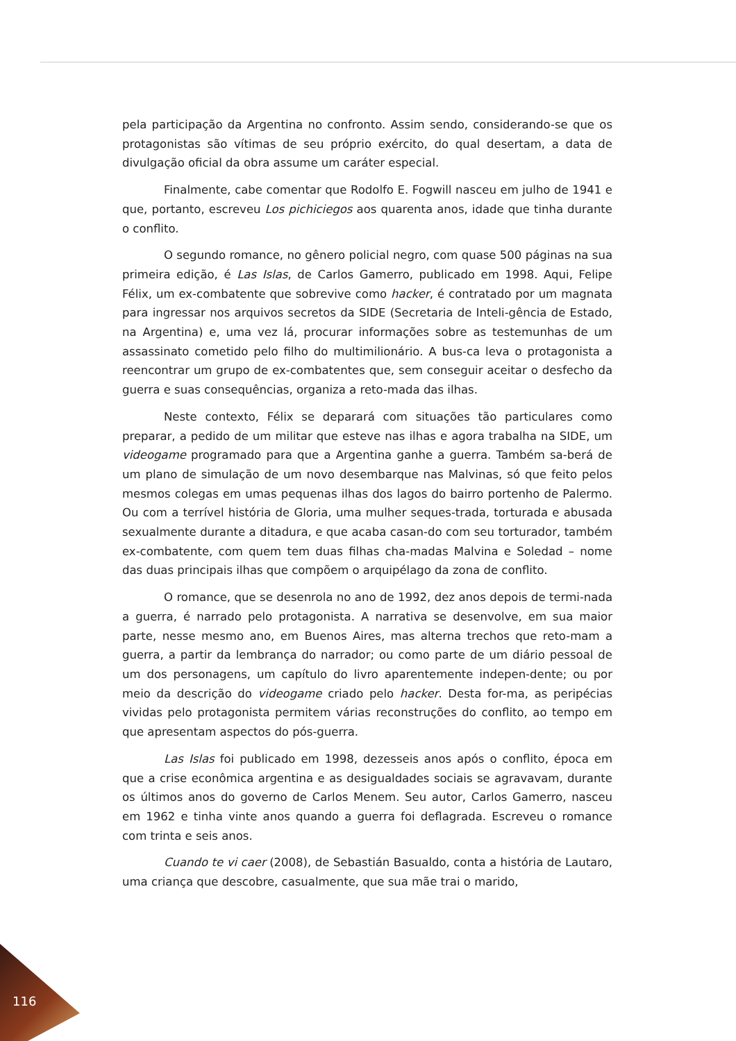pela participação da Argentina no confronto. Assim sendo, considerando-se que os protagonistas são vítimas de seu próprio exército, do qual desertam, a data de divulgação oficial da obra assume um caráter especial.
Finalmente, cabe comentar que Rodolfo E. Fogwill nasceu em julho de 1941 e que, portanto, escreveu Los pichiciegos aos quarenta anos, idade que tinha durante o conflito.
O segundo romance, no gênero policial negro, com quase 500 páginas na sua primeira edição, é Las Islas, de Carlos Gamerro, publicado em 1998. Aqui, Felipe Félix, um ex-combatente que sobrevive como hacker, é contratado por um magnata para ingressar nos arquivos secretos da SIDE (Secretaria de Inteli-gência de Estado, na Argentina) e, uma vez lá, procurar informações sobre as testemunhas de um assassinato cometido pelo filho do multimilionário. A bus-ca leva o protagonista a reencontrar um grupo de ex-combatentes que, sem conseguir aceitar o desfecho da guerra e suas consequências, organiza a reto-mada das ilhas.
Neste contexto, Félix se deparará com situações tão particulares como preparar, a pedido de um militar que esteve nas ilhas e agora trabalha na SIDE, um videogame programado para que a Argentina ganhe a guerra. Também sa-berá de um plano de simulação de um novo desembarque nas Malvinas, só que feito pelos mesmos colegas em umas pequenas ilhas dos lagos do bairro portenho de Palermo. Ou com a terrível história de Gloria, uma mulher seques-trada, torturada e abusada sexualmente durante a ditadura, e que acaba casan-do com seu torturador, também ex-combatente, com quem tem duas filhas cha-madas Malvina e Soledad – nome das duas principais ilhas que compõem o arquipélago da zona de conflito.
O romance, que se desenrola no ano de 1992, dez anos depois de termi-nada a guerra, é narrado pelo protagonista. A narrativa se desenvolve, em sua maior parte, nesse mesmo ano, em Buenos Aires, mas alterna trechos que reto-mam a guerra, a partir da lembrança do narrador; ou como parte de um diário pessoal de um dos personagens, um capítulo do livro aparentemente indepen-dente; ou por meio da descrição do videogame criado pelo hacker. Desta for-ma, as peripécias vividas pelo protagonista permitem várias reconstruções do conflito, ao tempo em que apresentam aspectos do pós-guerra.
Las Islas foi publicado em 1998, dezesseis anos após o conflito, época em que a crise econômica argentina e as desigualdades sociais se agravavam, durante os últimos anos do governo de Carlos Menem. Seu autor, Carlos Gamerro, nasceu em 1962 e tinha vinte anos quando a guerra foi deflagrada. Escreveu o romance com trinta e seis anos.
Cuando te vi caer (2008), de Sebastián Basualdo, conta a história de Lautaro, uma criança que descobre, casualmente, que sua mãe trai o marido,
116